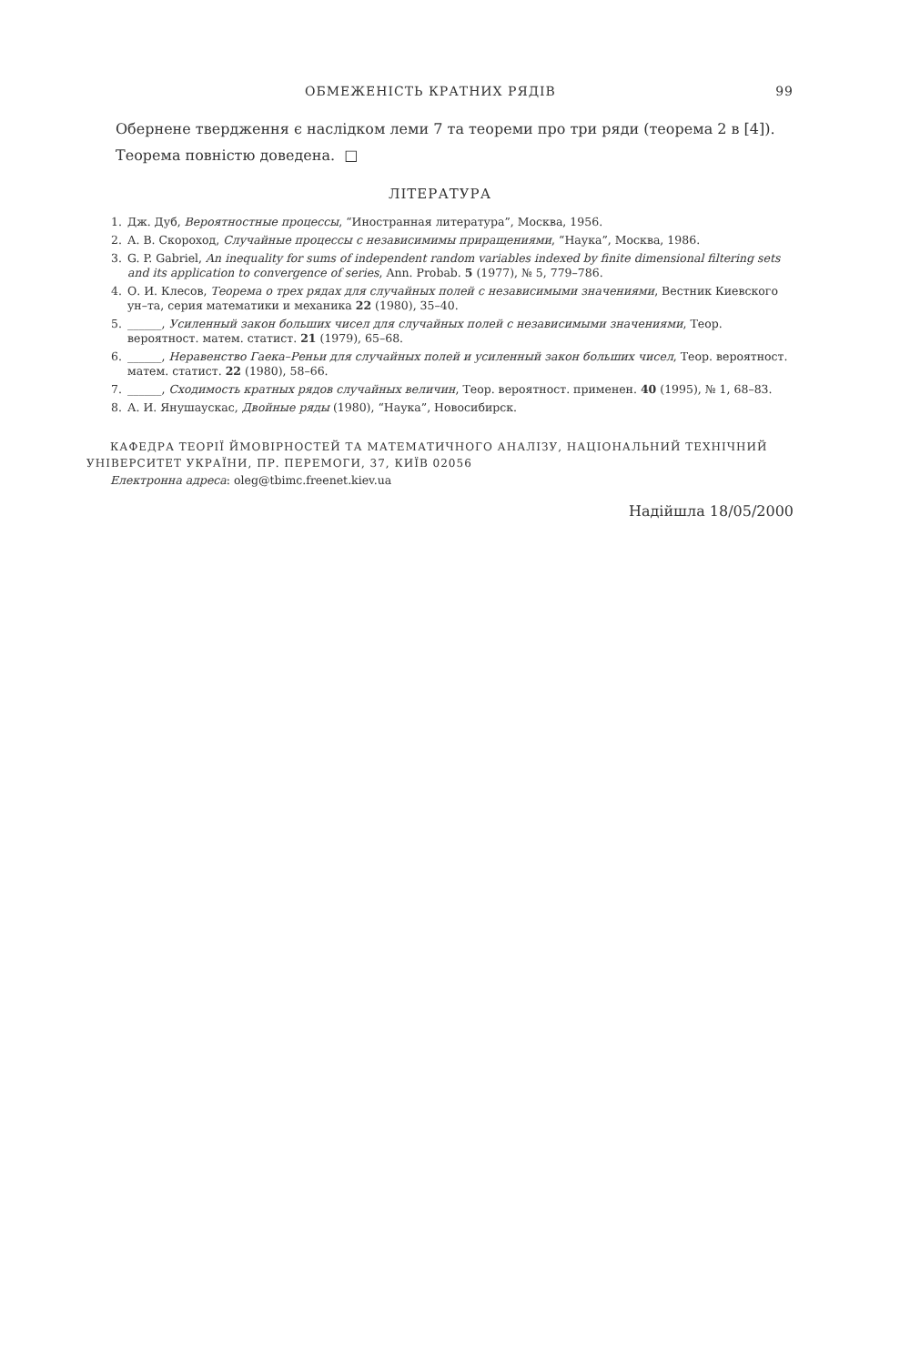ОБМЕЖЕНІСТЬ КРАТНИХ РЯДІВ 99
Обернене твердження є наслідком леми 7 та теореми про три ряди (теорема 2 в [4]).
Теорема повністю доведена. □
ЛІТЕРАТУРА
1. Дж. Дуб, Вероятностные процессы, “Иностранная литература”, Москва, 1956.
2. А. В. Скороход, Случайные процессы с независимимы приращениями, “Наука”, Москва, 1986.
3. G. P. Gabriel, An inequality for sums of independent random variables indexed by finite dimensional filtering sets and its application to convergence of series, Ann. Probab. 5 (1977), № 5, 779–786.
4. О. И. Клесов, Теорема о трех рядах для случайных полей с независимыми значениями, Вестник Киевского ун–та, серия математики и механика 22 (1980), 35–40.
5. ______, Усиленный закон больших чисел для случайных полей с независимыми значениями, Теор. вероятност. матем. статист. 21 (1979), 65–68.
6. ______, Неравенство Гаека–Реньи для случайных полей и усиленный закон больших чисел, Теор. вероятност. матем. статист. 22 (1980), 58–66.
7. ______, Сходимость кратных рядов случайных величин, Теор. вероятност. применен. 40 (1995), № 1, 68–83.
8. А. И. Янушаускас, Двойные ряды (1980), “Наука”, Новосибирск.
КАФЕДРА ТЕОРІЇ ЙМОВІРНОСТЕЙ ТА МАТЕМАТИЧНОГО АНАЛІЗУ, НАЦІОНАЛЬНИЙ ТЕХНІЧНИЙ УНІВЕРСИТЕТ УКРАЇНИ, ПР. ПЕРЕМОГИ, 37, КИЇВ 02056
Електронна адреса: oleg@tbimc.freenet.kiev.ua
Надійшла 18/05/2000